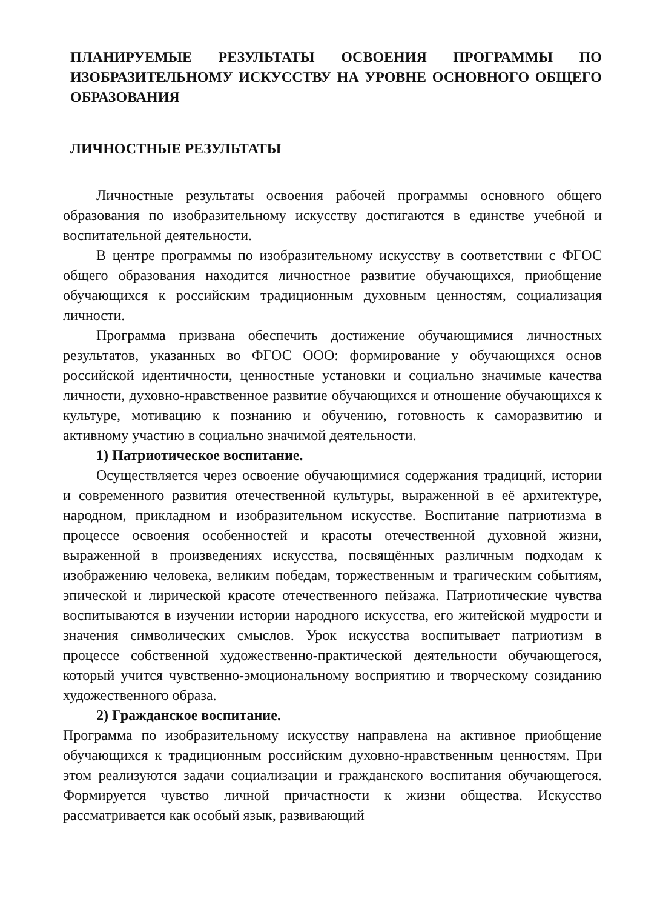ПЛАНИРУЕМЫЕ РЕЗУЛЬТАТЫ ОСВОЕНИЯ ПРОГРАММЫ ПО ИЗОБРАЗИТЕЛЬНОМУ ИСКУССТВУ НА УРОВНЕ ОСНОВНОГО ОБЩЕГО ОБРАЗОВАНИЯ
ЛИЧНОСТНЫЕ РЕЗУЛЬТАТЫ
Личностные результаты освоения рабочей программы основного общего образования по изобразительному искусству достигаются в единстве учебной и воспитательной деятельности.
В центре программы по изобразительному искусству в соответствии с ФГОС общего образования находится личностное развитие обучающихся, приобщение обучающихся к российским традиционным духовным ценностям, социализация личности.
Программа призвана обеспечить достижение обучающимися личностных результатов, указанных во ФГОС ООО: формирование у обучающихся основ российской идентичности, ценностные установки и социально значимые качества личности, духовно-нравственное развитие обучающихся и отношение обучающихся к культуре, мотивацию к познанию и обучению, готовность к саморазвитию и активному участию в социально значимой деятельности.
1) Патриотическое воспитание.
Осуществляется через освоение обучающимися содержания традиций, истории и современного развития отечественной культуры, выраженной в её архитектуре, народном, прикладном и изобразительном искусстве. Воспитание патриотизма в процессе освоения особенностей и красоты отечественной духовной жизни, выраженной в произведениях искусства, посвящённых различным подходам к изображению человека, великим победам, торжественным и трагическим событиям, эпической и лирической красоте отечественного пейзажа. Патриотические чувства воспитываются в изучении истории народного искусства, его житейской мудрости и значения символических смыслов. Урок искусства воспитывает патриотизм в процессе собственной художественно-практической деятельности обучающегося, который учится чувственно-эмоциональному восприятию и творческому созиданию художественного образа.
2) Гражданское воспитание.
Программа по изобразительному искусству направлена на активное приобщение обучающихся к традиционным российским духовно-нравственным ценностям. При этом реализуются задачи социализации и гражданского воспитания обучающегося. Формируется чувство личной причастности к жизни общества. Искусство рассматривается как особый язык, развивающий